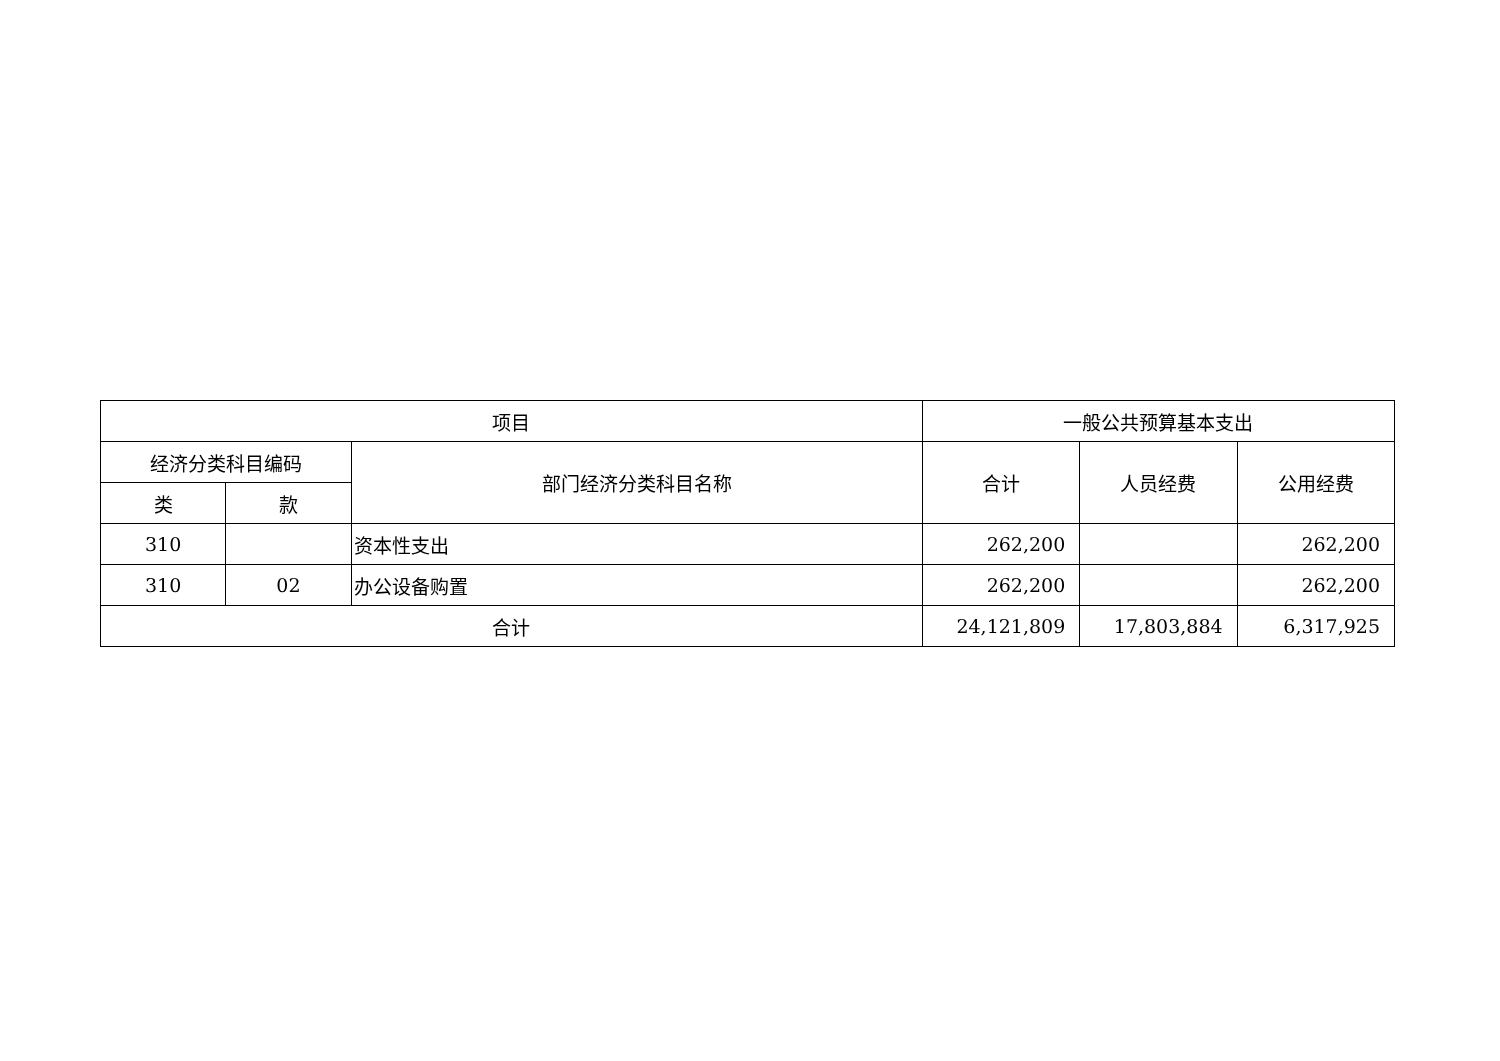| 项目 | | | 一般公共预算基本支出 | | |
| --- | --- | --- | --- | --- | --- |
| 经济分类科目编码 | | 部门经济分类科目名称 | 合计 | 人员经费 | 公用经费 |
| 类 | 款 | | | | |
| 310 | | 资本性支出 | 262,200 | | 262,200 |
| 310 | 02 | 办公设备购置 | 262,200 | | 262,200 |
| 合计 | | | 24,121,809 | 17,803,884 | 6,317,925 |